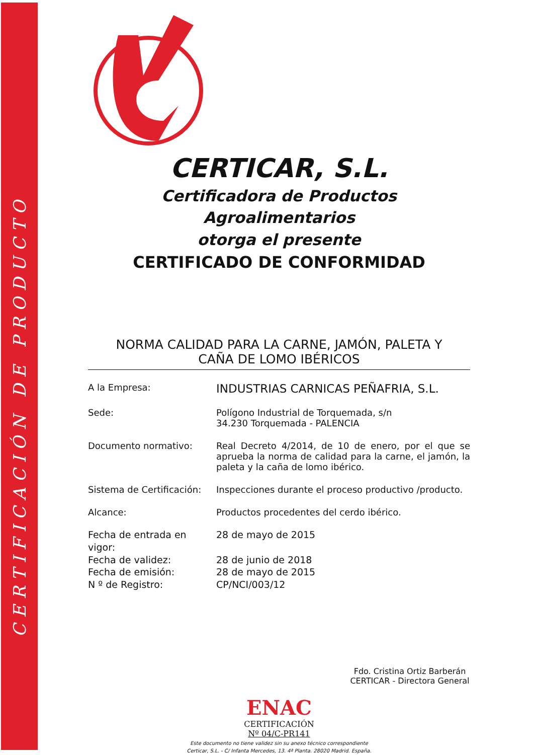CERTIFICACIÓN DE PRODUCTO
CERTICAR, S.L.
Certificadora de Productos Agroalimentarios
otorga el presente
CERTIFICADO DE CONFORMIDAD
NORMA CALIDAD PARA LA CARNE, JAMÓN, PALETA Y
CAÑA DE LOMO IBÉRICOS
A la Empresa:
INDUSTRIAS CARNICAS PEÑAFRIA, S.L.
Sede: Polígono Industrial de Torquemada, s/n
34.230 Torquemada - PALENCIA
Documento normativo: Real Decreto 4/2014, de 10 de enero, por el que se aprueba la norma de calidad para la carne, el jamón, la paleta y la caña de lomo ibérico.
Sistema de Certificación:
Inspecciones durante el proceso productivo /producto.
Alcance: Productos procedentes del cerdo ibérico.
Fecha de entrada en vigor: 28 de mayo de 2015
Fecha de validez: 28 de junio de 2018
Fecha de emisión: 28 de mayo de 2015
N º de Registro: CP/NCI/003/12
Fdo. Cristina Ortiz Barberán
CERTICAR - Directora General
ENAC
CERTIFICACIÓN
Nº 04/C-PR141
Este documento no tiene validez sin su anexo técnico correspondiente
Certicar, S.L. - C/ Infanta Mercedes, 13. 4ª Planta. 28020 Madrid. España.